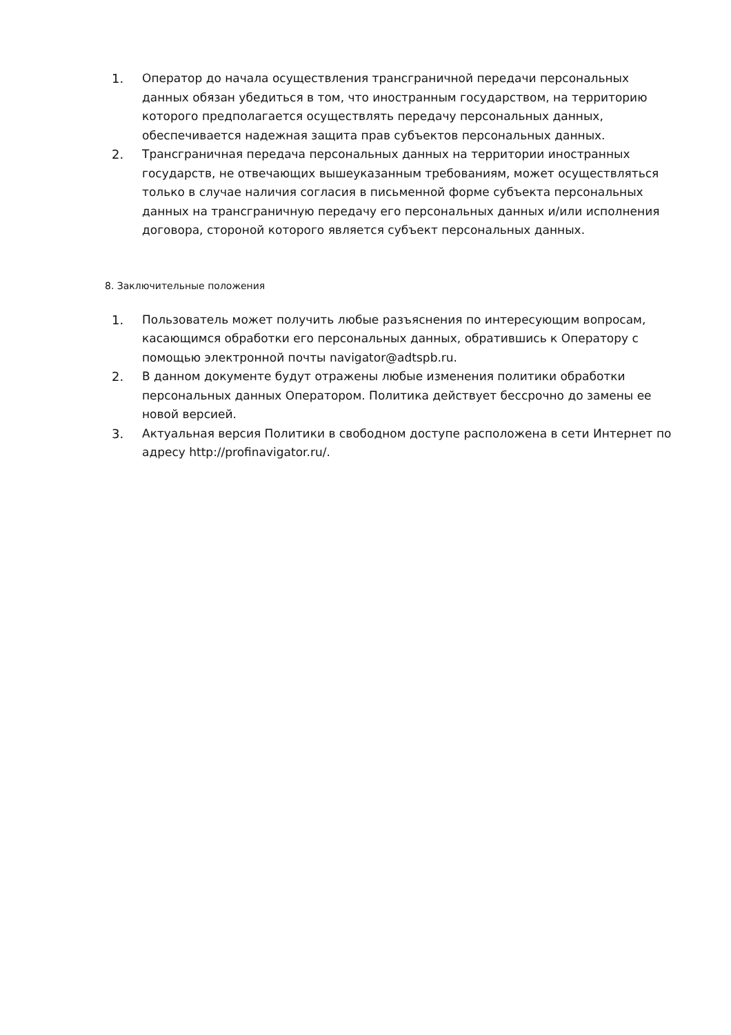1. Оператор до начала осуществления трансграничной передачи персональных данных обязан убедиться в том, что иностранным государством, на территорию которого предполагается осуществлять передачу персональных данных, обеспечивается надежная защита прав субъектов персональных данных.
2. Трансграничная передача персональных данных на территории иностранных государств, не отвечающих вышеуказанным требованиям, может осуществляться только в случае наличия согласия в письменной форме субъекта персональных данных на трансграничную передачу его персональных данных и/или исполнения договора, стороной которого является субъект персональных данных.
8. Заключительные положения
1. Пользователь может получить любые разъяснения по интересующим вопросам, касающимся обработки его персональных данных, обратившись к Оператору с помощью электронной почты navigator@adtspb.ru.
2. В данном документе будут отражены любые изменения политики обработки персональных данных Оператором. Политика действует бессрочно до замены ее новой версией.
3. Актуальная версия Политики в свободном доступе расположена в сети Интернет по адресу http://profinavigator.ru/.